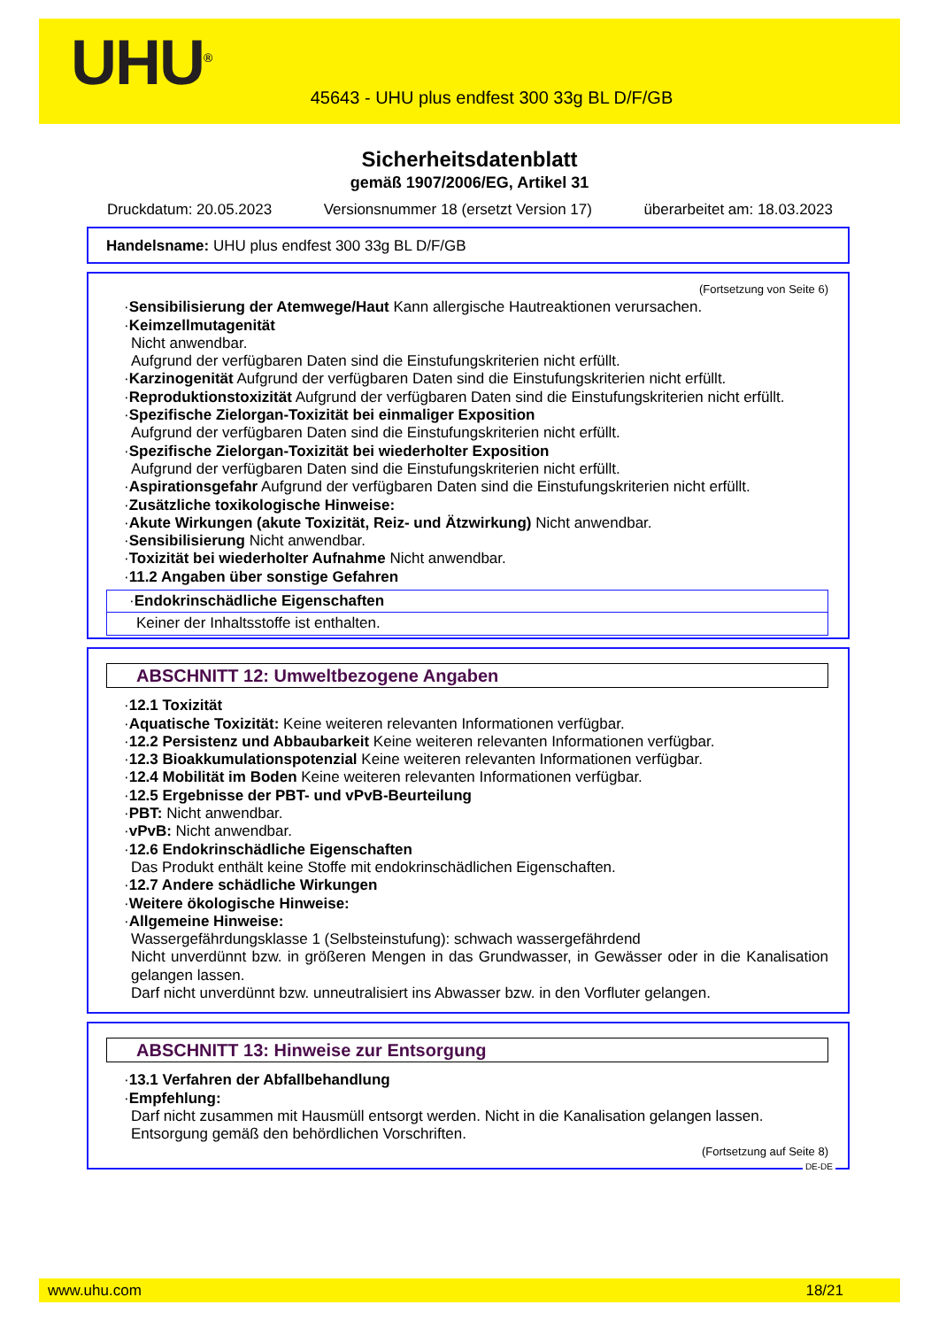UHU<sup>®</sup>
45643 - UHU plus endfest 300 33g BL D/F/GB
Sicherheitsdatenblatt
gemäß 1907/2006/EG, Artikel 31
Druckdatum: 20.05.2023 Versionsnummer 18 (ersetzt Version 17) überarbeitet am: 18.03.2023
Handelsname: UHU plus endfest 300 33g BL D/F/GB
(Fortsetzung von Seite 6)
·Sensibilisierung der Atemwege/Haut Kann allergische Hautreaktionen verursachen.
·Keimzellmutagenität
Nicht anwendbar.
Aufgrund der verfügbaren Daten sind die Einstufungskriterien nicht erfüllt.
·Karzinogenität Aufgrund der verfügbaren Daten sind die Einstufungskriterien nicht erfüllt.
·Reproduktionstoxizität Aufgrund der verfügbaren Daten sind die Einstufungskriterien nicht erfüllt.
·Spezifische Zielorgan-Toxizität bei einmaliger Exposition
Aufgrund der verfügbaren Daten sind die Einstufungskriterien nicht erfüllt.
·Spezifische Zielorgan-Toxizität bei wiederholter Exposition
Aufgrund der verfügbaren Daten sind die Einstufungskriterien nicht erfüllt.
·Aspirationsgefahr Aufgrund der verfügbaren Daten sind die Einstufungskriterien nicht erfüllt.
·Zusätzliche toxikologische Hinweise:
·Akute Wirkungen (akute Toxizität, Reiz- und Ätzwirkung) Nicht anwendbar.
·Sensibilisierung Nicht anwendbar.
·Toxizität bei wiederholter Aufnahme Nicht anwendbar.
·11.2 Angaben über sonstige Gefahren
·Endokrinschädliche Eigenschaften
Keiner der Inhaltsstoffe ist enthalten.
ABSCHNITT 12: Umweltbezogene Angaben
·12.1 Toxizität
·Aquatische Toxizität: Keine weiteren relevanten Informationen verfügbar.
·12.2 Persistenz und Abbaubarkeit Keine weiteren relevanten Informationen verfügbar.
·12.3 Bioakkumulationspotenzial Keine weiteren relevanten Informationen verfügbar.
·12.4 Mobilität im Boden Keine weiteren relevanten Informationen verfügbar.
·12.5 Ergebnisse der PBT- und vPvB-Beurteilung
·PBT: Nicht anwendbar.
·vPvB: Nicht anwendbar.
·12.6 Endokrinschädliche Eigenschaften
Das Produkt enthält keine Stoffe mit endokrinschädlichen Eigenschaften.
·12.7 Andere schädliche Wirkungen
·Weitere ökologische Hinweise:
·Allgemeine Hinweise:
Wassergefährdungsklasse 1 (Selbsteinstufung): schwach wassergefährdend
Nicht unverdünnt bzw. in größeren Mengen in das Grundwasser, in Gewässer oder in die Kanalisation gelangen lassen.
Darf nicht unverdünnt bzw. unneutralisiert ins Abwasser bzw. in den Vorfluter gelangen.
ABSCHNITT 13: Hinweise zur Entsorgung
·13.1 Verfahren der Abfallbehandlung
·Empfehlung:
Darf nicht zusammen mit Hausmüll entsorgt werden. Nicht in die Kanalisation gelangen lassen.
Entsorgung gemäß den behördlichen Vorschriften.
(Fortsetzung auf Seite 8)
DE-DE
www.uhu.com 18/21